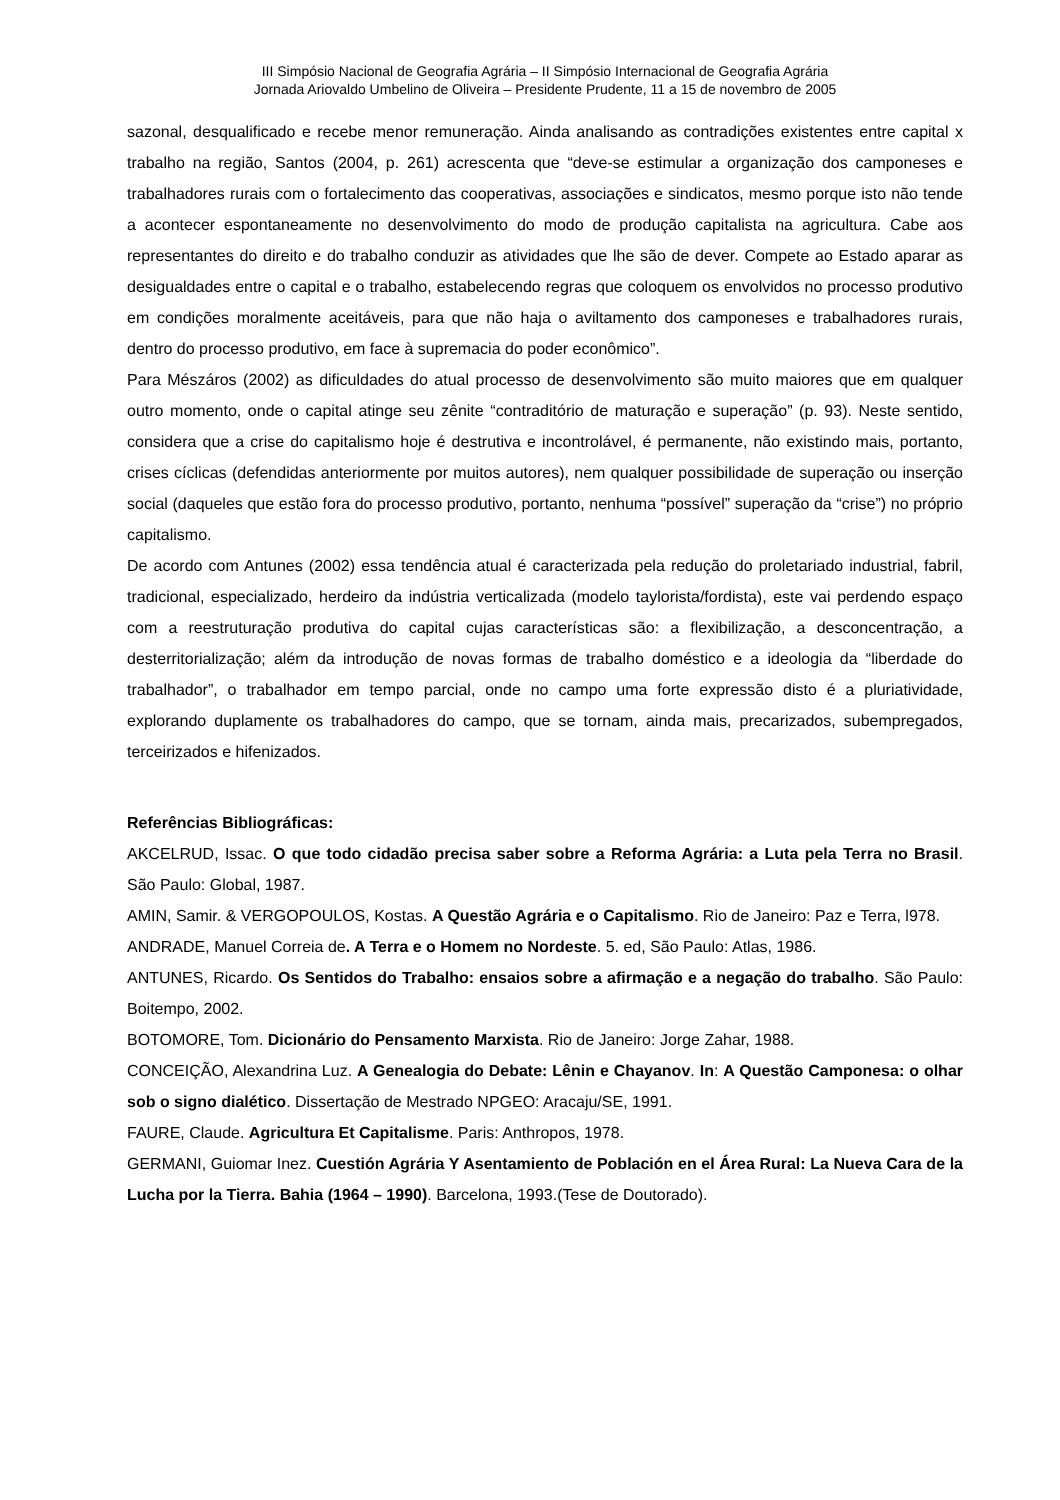III Simpósio Nacional de Geografia Agrária – II Simpósio Internacional de Geografia Agrária
Jornada Ariovaldo Umbelino de Oliveira – Presidente Prudente, 11 a 15 de novembro de 2005
sazonal, desqualificado e recebe menor remuneração. Ainda analisando as contradições existentes entre capital x trabalho na região, Santos (2004, p. 261) acrescenta que “deve-se estimular a organização dos camponeses e trabalhadores rurais com o fortalecimento das cooperativas, associações e sindicatos, mesmo porque isto não tende a acontecer espontaneamente no desenvolvimento do modo de produção capitalista na agricultura. Cabe aos representantes do direito e do trabalho conduzir as atividades que lhe são de dever. Compete ao Estado aparar as desigualdades entre o capital e o trabalho, estabelecendo regras que coloquem os envolvidos no processo produtivo em condições moralmente aceitáveis, para que não haja o aviltamento dos camponeses e trabalhadores rurais, dentro do processo produtivo, em face à supremacia do poder econômico”.
Para Mészáros (2002) as dificuldades do atual processo de desenvolvimento são muito maiores que em qualquer outro momento, onde o capital atinge seu zênite “contraditório de maturação e superação” (p. 93). Neste sentido, considera que a crise do capitalismo hoje é destrutiva e incontrolável, é permanente, não existindo mais, portanto, crises cíclicas (defendidas anteriormente por muitos autores), nem qualquer possibilidade de superação ou inserção social (daqueles que estão fora do processo produtivo, portanto, nenhuma “possível” superação da “crise”) no próprio capitalismo.
De acordo com Antunes (2002) essa tendência atual é caracterizada pela redução do proletariado industrial, fabril, tradicional, especializado, herdeiro da indústria verticalizada (modelo taylorista/fordista), este vai perdendo espaço com a reestruturação produtiva do capital cujas características são: a flexibilização, a desconcentração, a desterritorialização; além da introdução de novas formas de trabalho doméstico e a ideologia da “liberdade do trabalhador”, o trabalhador em tempo parcial, onde no campo uma forte expressão disto é a pluriatividade, explorando duplamente os trabalhadores do campo, que se tornam, ainda mais, precarizados, subempregados, terceirizados e hifenizados.
Referências Bibliográficas:
AKCELRUD, Issac. O que todo cidadão precisa saber sobre a Reforma Agrária: a Luta pela Terra no Brasil. São Paulo: Global, 1987.
AMIN, Samir. & VERGOPOULOS, Kostas. A Questão Agrária e o Capitalismo. Rio de Janeiro: Paz e Terra, l978.
ANDRADE, Manuel Correia de. A Terra e o Homem no Nordeste. 5. ed, São Paulo: Atlas, 1986.
ANTUNES, Ricardo. Os Sentidos do Trabalho: ensaios sobre a afirmação e a negação do trabalho. São Paulo: Boitempo, 2002.
BOTOMORE, Tom. Dicionário do Pensamento Marxista. Rio de Janeiro: Jorge Zahar, 1988.
CONCEIÇÃO, Alexandrina Luz. A Genealogia do Debate: Lênin e Chayanov. In: A Questão Camponesa: o olhar sob o signo dialético. Dissertação de Mestrado NPGEO: Aracaju/SE, 1991.
FAURE, Claude. Agricultura Et Capitalisme. Paris: Anthropos, 1978.
GERMANI, Guiomar Inez. Cuestión Agrária Y Asentamiento de Población en el Área Rural: La Nueva Cara de la Lucha por la Tierra. Bahia (1964 – 1990). Barcelona, 1993.(Tese de Doutorado).